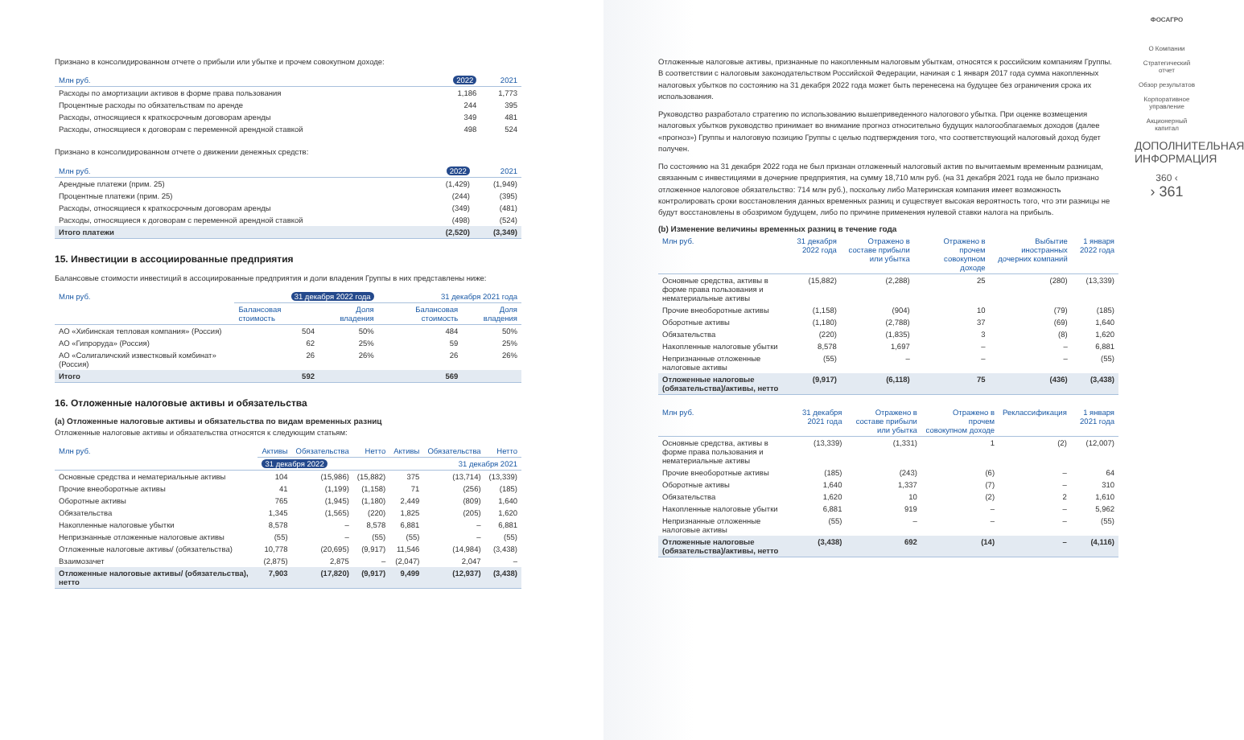Признано в консолидированном отчете о прибыли или убытке и прочем совокупном доходе:
| Млн руб. | 2022 | 2021 |
| --- | --- | --- |
| Расходы по амортизации активов в форме права пользования | 1,186 | 1,773 |
| Процентные расходы по обязательствам по аренде | 244 | 395 |
| Расходы, относящиеся к краткосрочным договорам аренды | 349 | 481 |
| Расходы, относящиеся к договорам с переменной арендной ставкой | 498 | 524 |
Признано в консолидированном отчете о движении денежных средств:
| Млн руб. | 2022 | 2021 |
| --- | --- | --- |
| Арендные платежи (прим. 25) | (1,429) | (1,949) |
| Процентные платежи (прим. 25) | (244) | (395) |
| Расходы, относящиеся к краткосрочным договорам аренды | (349) | (481) |
| Расходы, относящиеся к договорам с переменной арендной ставкой | (498) | (524) |
| Итого платежи | (2,520) | (3,349) |
15. Инвестиции в ассоциированные предприятия
Балансовые стоимости инвестиций в ассоциированные предприятия и доли владения Группы в них представлены ниже:
| Млн руб. | 31 декабря 2022 года | | 31 декабря 2021 года | |
| --- | --- | --- | --- | --- |
| | Балансовая стоимость | Доля владения | Балансовая стоимость | Доля владения |
| АО «Хибинская тепловая компания» (Россия) | 504 | 50% | 484 | 50% |
| АО «Гипроруда» (Россия) | 62 | 25% | 59 | 25% |
| АО «Солигаличский известковый комбинат» (Россия) | 26 | 26% | 26 | 26% |
| Итого | 592 | | 569 | |
16. Отложенные налоговые активы и обязательства
(a) Отложенные налоговые активы и обязательства по видам временных разниц
Отложенные налоговые активы и обязательства относятся к следующим статьям:
| Млн руб. | Активы | Обязательства | Нетто | Активы | Обязательства | Нетто |
| --- | --- | --- | --- | --- | --- | --- |
| | 31 декабря 2022 | | | 31 декабря 2021 | | |
| Основные средства и нематериальные активы | 104 | (15,986) | (15,882) | 375 | (13,714) | (13,339) |
| Прочие внеоборотные активы | 41 | (1,199) | (1,158) | 71 | (256) | (185) |
| Оборотные активы | 765 | (1,945) | (1,180) | 2,449 | (809) | 1,640 |
| Обязательства | 1,345 | (1,565) | (220) | 1,825 | (205) | 1,620 |
| Накопленные налоговые убытки | 8,578 | – | 8,578 | 6,881 | – | 6,881 |
| Непризнанные отложенные налоговые активы | (55) | – | (55) | (55) | – | (55) |
| Отложенные налоговые активы/ (обязательства) | 10,778 | (20,695) | (9,917) | 11,546 | (14,984) | (3,438) |
| Взаимозачет | (2,875) | 2,875 | – | (2,047) | 2,047 | – |
| Отложенные налоговые активы/ (обязательства), нетто | 7,903 | (17,820) | (9,917) | 9,499 | (12,937) | (3,438) |
Отложенные налоговые активы, признанные по накопленным налоговым убыткам, относятся к российским компаниям Группы. В соответствии с налоговым законодательством Российской Федерации, начиная с 1 января 2017 года сумма накопленных налоговых убытков по состоянию на 31 декабря 2022 года может быть перенесена на будущее без ограничения срока их использования.
Руководство разработало стратегию по использованию вышеприведенного налогового убытка. При оценке возмещения налоговых убытков руководство принимает во внимание прогноз относительно будущих налогооблагаемых доходов (далее «прогноз») Группы и налоговую позицию Группы с целью подтверждения того, что соответствующий налоговый доход будет получен.
По состоянию на 31 декабря 2022 года не был признан отложенный налоговый актив по вычитаемым временным разницам, связанным с инвестициями в дочерние предприятия, на сумму 18,710 млн руб. (на 31 декабря 2021 года не было признано отложенное налоговое обязательство: 714 млн руб.), поскольку либо Материнская компания имеет возможность контролировать сроки восстановления данных временных разниц и существует высокая вероятность того, что эти разницы не будут восстановлены в обозримом будущем, либо по причине применения нулевой ставки налога на прибыль.
(b) Изменение величины временных разниц в течение года
| Млн руб. | 31 декабря 2022 года | Отражено в составе прибыли или убытка | Отражено в прочем совокупном доходе | Выбытие иностранных дочерних компаний | 1 января 2022 года |
| --- | --- | --- | --- | --- | --- |
| Основные средства, активы в форме права пользования и нематериальные активы | (15,882) | (2,288) | 25 | (280) | (13,339) |
| Прочие внеоборотные активы | (1,158) | (904) | 10 | (79) | (185) |
| Оборотные активы | (1,180) | (2,788) | 37 | (69) | 1,640 |
| Обязательства | (220) | (1,835) | 3 | (8) | 1,620 |
| Накопленные налоговые убытки | 8,578 | 1,697 | – | – | 6,881 |
| Непризнанные отложенные налоговые активы | (55) | – | – | – | (55) |
| Отложенные налоговые (обязательства)/активы, нетто | (9,917) | (6,118) | 75 | (436) | (3,438) |
| Млн руб. | 31 декабря 2021 года | Отражено в составе прибыли или убытка | Отражено в прочем совокупном доходе | Реклассификация | 1 января 2021 года |
| --- | --- | --- | --- | --- | --- |
| Основные средства, активы в форме права пользования и нематериальные активы | (13,339) | (1,331) | 1 | (2) | (12,007) |
| Прочие внеоборотные активы | (185) | (243) | (6) | – | 64 |
| Оборотные активы | 1,640 | 1,337 | (7) | – | 310 |
| Обязательства | 1,620 | 10 | (2) | 2 | 1,610 |
| Накопленные налоговые убытки | 6,881 | 919 | – | – | 5,962 |
| Непризнанные отложенные налоговые активы | (55) | – | – | – | (55) |
| Отложенные налоговые (обязательства)/активы, нетто | (3,438) | 692 | (14) | – | (4,116) |
ФОСАГРО
О Компании
Стратегический отчет
Обзор результатов
Корпоративное управление
Акционерный капитал
ДОПОЛНИТЕЛЬНАЯ ИНФОРМАЦИЯ
360 ‹
› 361